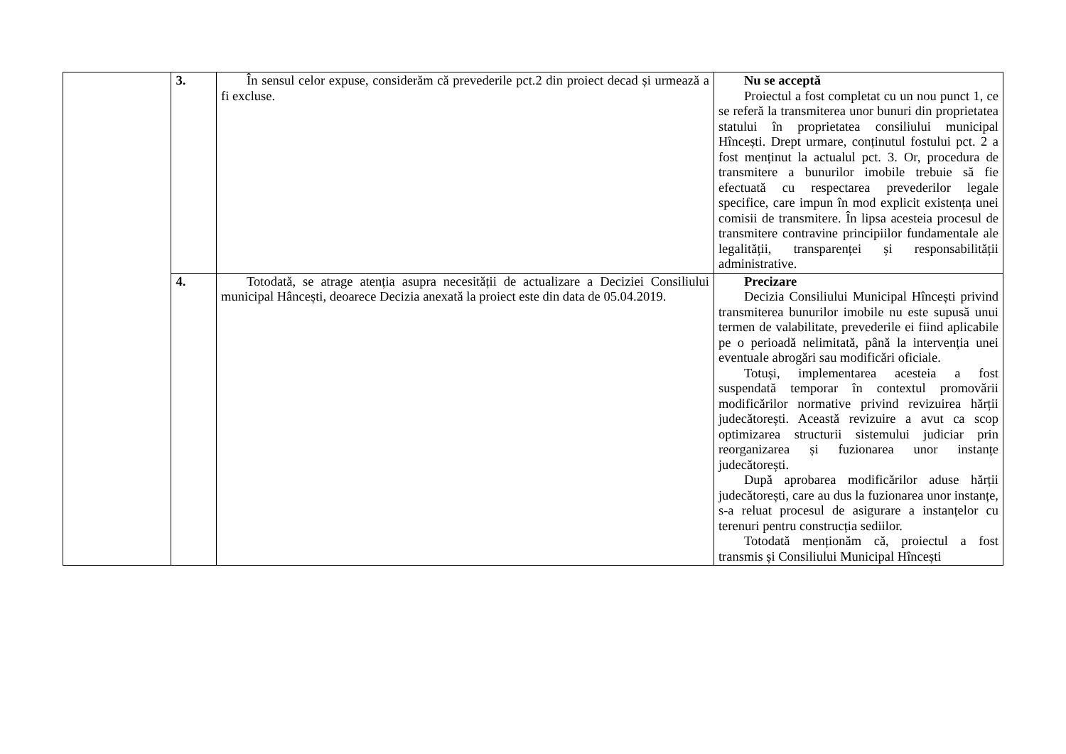| | 3. | În sensul celor expuse, considerăm că prevederile pct.2 din proiect decad și urmează a fi excluse. | Nu se acceptă Proiectul a fost completat cu un nou punct 1, ce se referă la transmiterea unor bunuri din proprietatea statului în proprietatea consiliului municipal Hîncești. Drept urmare, conținutul fostului pct. 2 a fost menținut la actualul pct. 3. Or, procedura de transmitere a bunurilor imobile trebuie să fie efectuată cu respectarea prevederilor legale specifice, care impun în mod explicit existența unei comisii de transmitere. În lipsa acesteia procesul de transmitere contravine principiilor fundamentale ale legalității, transparenței și responsabilității administrative. |
| | 4. | Totodată, se atrage atenția asupra necesității de actualizare a Deciziei Consiliului municipal Hâncești, deoarece Decizia anexată la proiect este din data de 05.04.2019. | Precizare Decizia Consiliului Municipal Hîncești privind transmiterea bunurilor imobile nu este supusă unui termen de valabilitate, prevederile ei fiind aplicabile pe o perioadă nelimitată, până la intervenția unei eventuale abrogări sau modificări oficiale. Totuși, implementarea acesteia a fost suspendată temporar în contextul promovării modificărilor normative privind revizuirea hărții judecătorești. Această revizuire a avut ca scop optimizarea structurii sistemului judiciar prin reorganizarea și fuzionarea unor instanțe judecătorești. După aprobarea modificărilor aduse hărții judecătorești, care au dus la fuzionarea unor instanțe, s-a reluat procesul de asigurare a instanțelor cu terenuri pentru construcția sediilor. Totodată menționăm că, proiectul a fost transmis și Consiliului Municipal Hîncești |